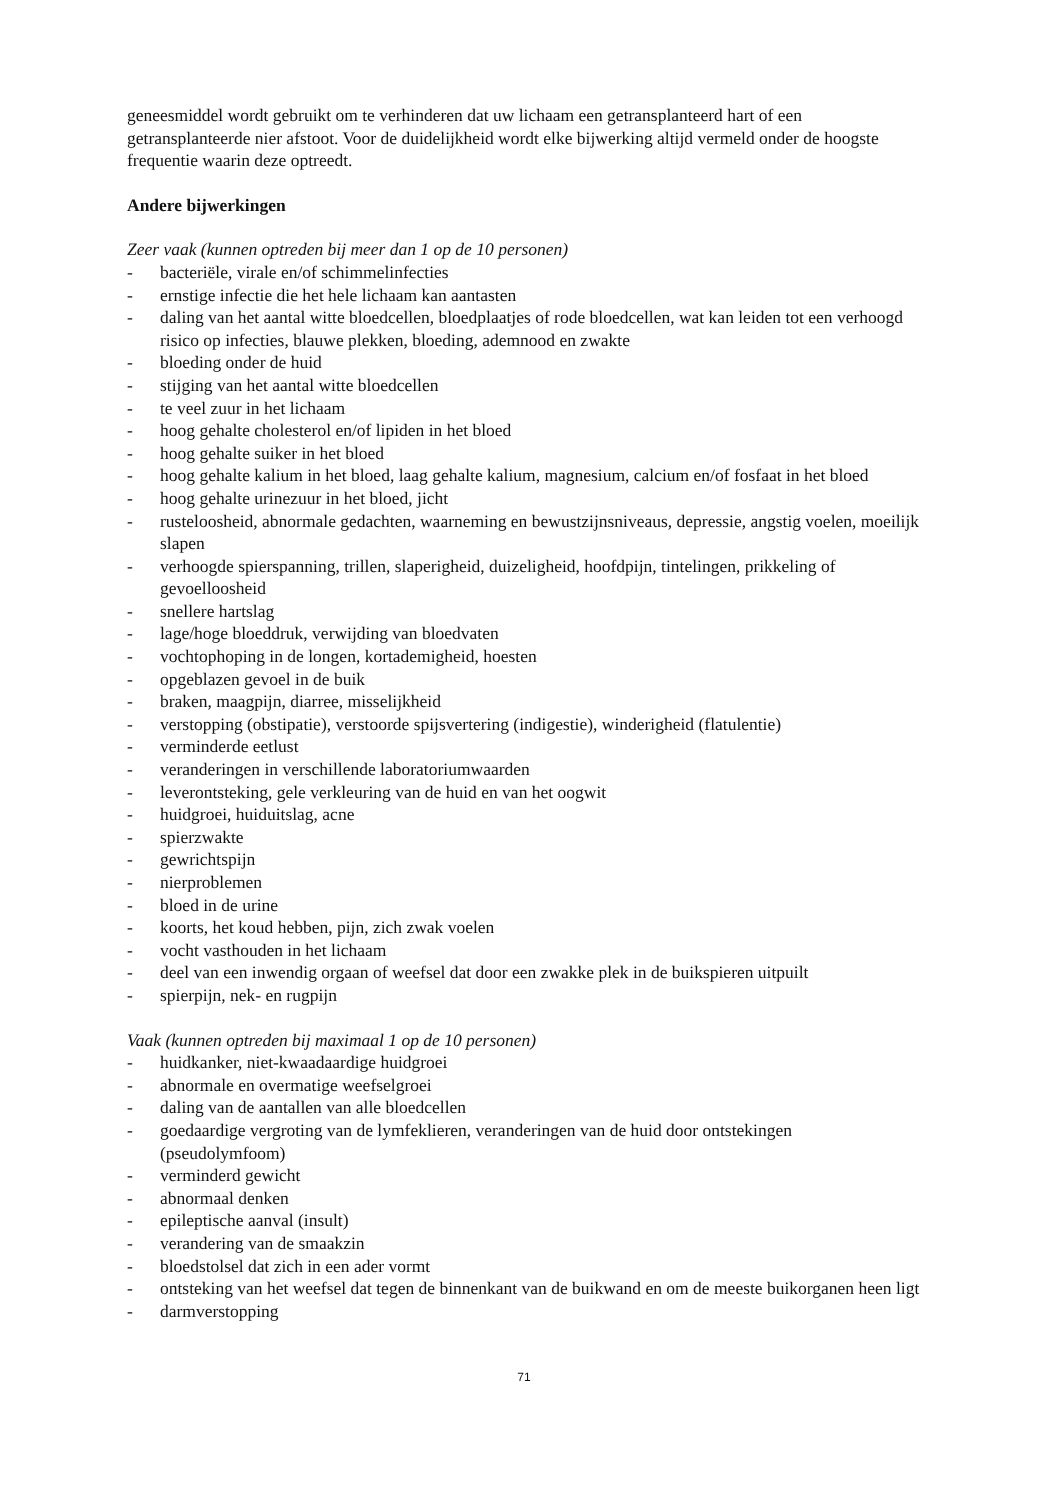geneesmiddel wordt gebruikt om te verhinderen dat uw lichaam een getransplanteerd hart of een getransplanteerde nier afstoot. Voor de duidelijkheid wordt elke bijwerking altijd vermeld onder de hoogste frequentie waarin deze optreedt.
Andere bijwerkingen
Zeer vaak (kunnen optreden bij meer dan 1 op de 10 personen)
- bacteriële, virale en/of schimmelinfecties
- ernstige infectie die het hele lichaam kan aantasten
- daling van het aantal witte bloedcellen, bloedplaatjes of rode bloedcellen, wat kan leiden tot een verhoogd risico op infecties, blauwe plekken, bloeding, ademnood en zwakte
- bloeding onder de huid
- stijging van het aantal witte bloedcellen
- te veel zuur in het lichaam
- hoog gehalte cholesterol en/of lipiden in het bloed
- hoog gehalte suiker in het bloed
- hoog gehalte kalium in het bloed, laag gehalte kalium, magnesium, calcium en/of fosfaat in het bloed
- hoog gehalte urinezuur in het bloed, jicht
- rusteloosheid, abnormale gedachten, waarneming en bewustzijnsniveaus, depressie, angstig voelen, moeilijk slapen
- verhoogde spierspanning, trillen, slaperigheid, duizeligheid, hoofdpijn, tintelingen, prikkeling of gevoelloosheid
- snellere hartslag
- lage/hoge bloeddruk, verwijding van bloedvaten
- vochtophoping in de longen, kortademigheid, hoesten
- opgeblazen gevoel in de buik
- braken, maagpijn, diarree, misselijkheid
- verstopping (obstipatie), verstoorde spijsvertering (indigestie), winderigheid (flatulentie)
- verminderde eetlust
- veranderingen in verschillende laboratoriumwaarden
- leverontsteking, gele verkleuring van de huid en van het oogwit
- huidgroei, huiduitslag, acne
- spierzwakte
- gewrichtspijn
- nierproblemen
- bloed in de urine
- koorts, het koud hebben, pijn, zich zwak voelen
- vocht vasthouden in het lichaam
- deel van een inwendig orgaan of weefsel dat door een zwakke plek in de buikspieren uitpuilt
- spierpijn, nek- en rugpijn
Vaak (kunnen optreden bij maximaal 1 op de 10 personen)
- huidkanker, niet-kwaadaardige huidgroei
- abnormale en overmatige weefselgroei
- daling van de aantallen van alle bloedcellen
- goedaardige vergroting van de lymfeklieren, veranderingen van de huid door ontstekingen (pseudolymfoom)
- verminderd gewicht
- abnormaal denken
- epileptische aanval (insult)
- verandering van de smaakzin
- bloedstolsel dat zich in een ader vormt
- ontsteking van het weefsel dat tegen de binnenkant van de buikwand en om de meeste buikorganen heen ligt
- darmverstopping
71